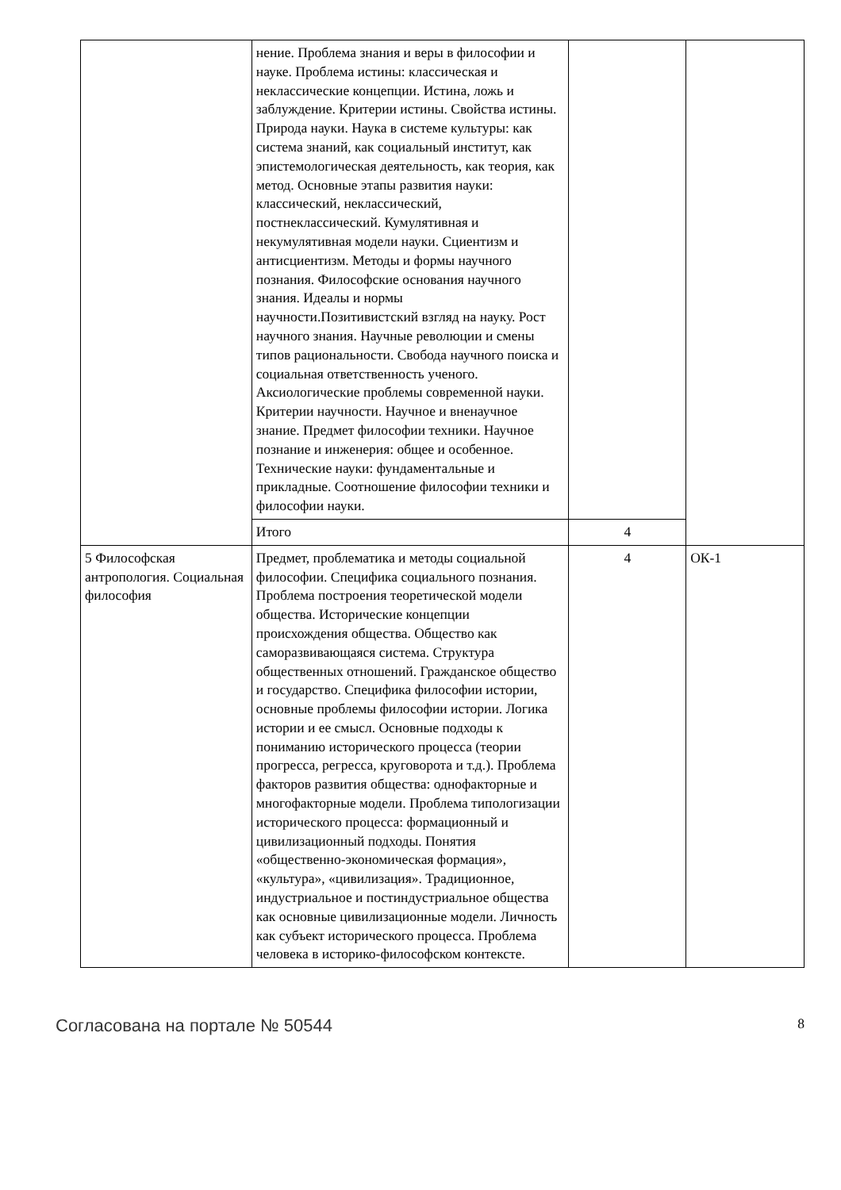| | нение. Проблема знания и веры в философии и науке. Проблема истины: классическая и неклассические концепции. Истина, ложь и заблуждение. Критерии истины. Свойства истины. Природа науки. Наука в системе культуры: как система знаний, как социальный институт, как эпистемологическая деятельность, как теория, как метод. Основные этапы развития науки: классический, неклассический, постнеклассический. Кумулятивная и некумулятивная модели науки. Сциентизм и антисциентизм. Методы и формы научного познания. Философские основания научного знания. Идеалы и нормы научности.Позитивистский взгляд на науку. Рост научного знания. Научные революции и смены типов рациональности. Свобода научного поиска и социальная ответственность ученого. Аксиологические проблемы современной науки. Критерии научности. Научное и вненаучное знание. Предмет философии техники. Научное познание и инженерия: общее и особенное. Технические науки: фундаментальные и прикладные. Соотношение философии техники и философии науки. | | |
| | Итого | 4 | |
| 5 Философская антропология. Социальная философия | Предмет, проблематика и методы социальной философии. Специфика социального познания. Проблема построения теоретической модели общества. Исторические концепции происхождения общества. Общество как саморазвивающаяся система. Структура общественных отношений. Гражданское общество и государство. Специфика философии истории, основные проблемы философии истории. Логика истории и ее смысл. Основные подходы к пониманию исторического процесса (теории прогресса, регресса, круговорота и т.д.). Проблема факторов развития общества: однофакторные и многофакторные модели. Проблема типологизации исторического процесса: формационный и цивилизационный подходы. Понятия «общественно-экономическая формация», «культура», «цивилизация». Традиционное, индустриальное и постиндустриальное общества как основные цивилизационные модели. Личность как субъект исторического процесса. Проблема человека в историко-философском контексте. | 4 | ОК-1 |
Согласована на портале № 50544 8